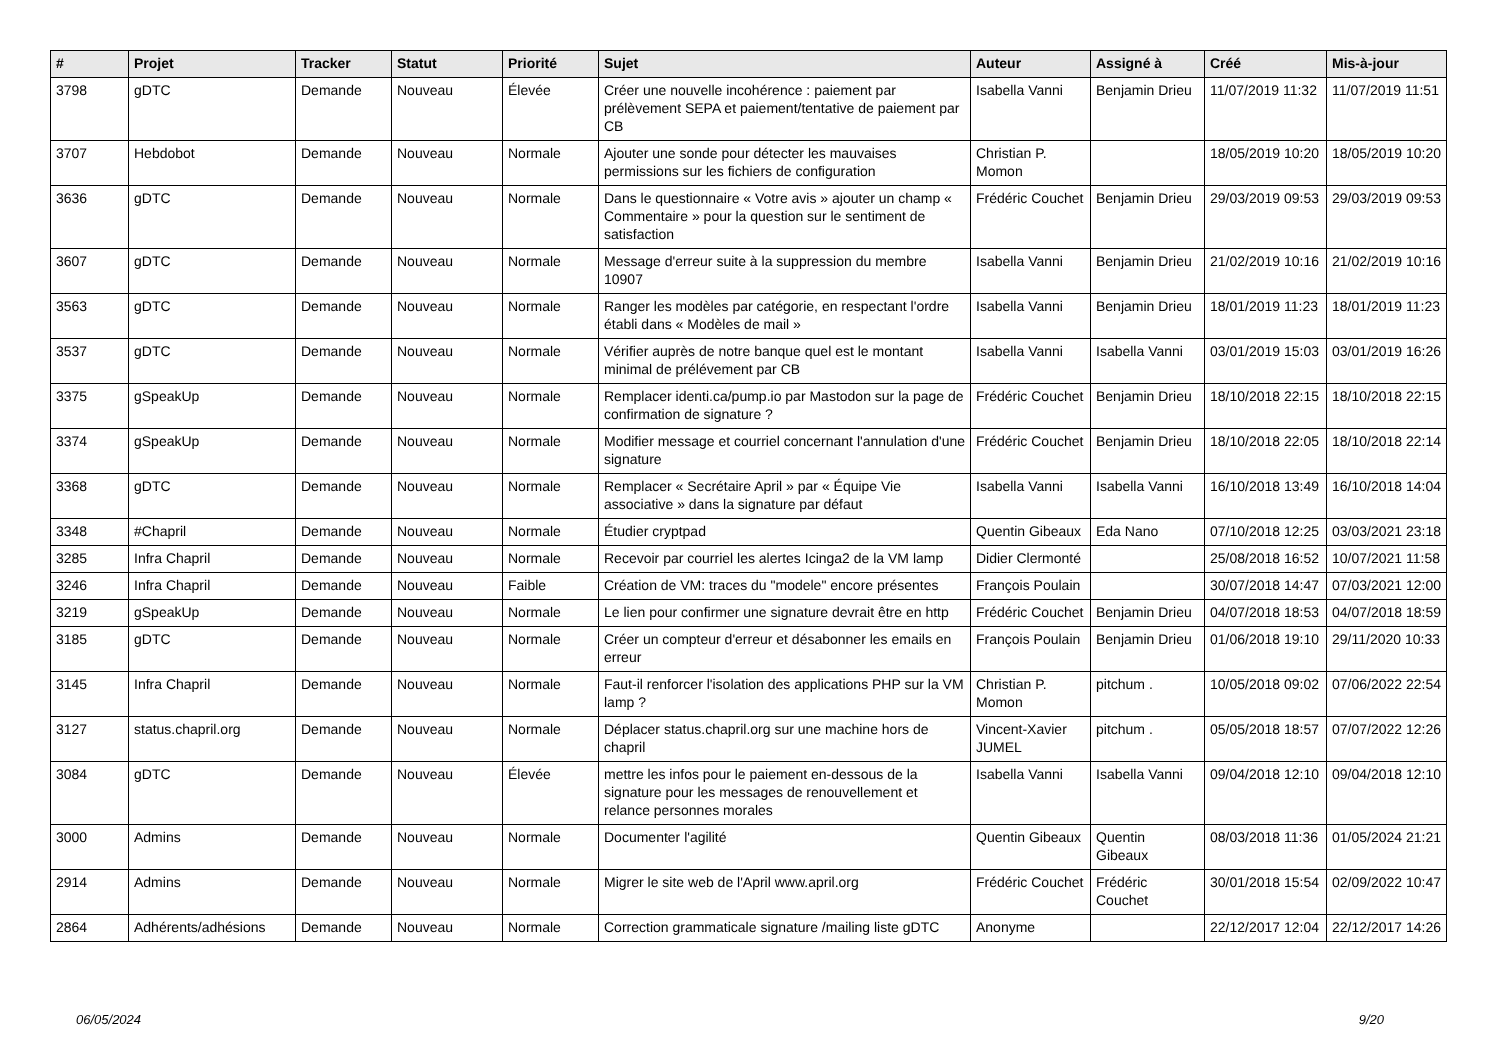| # | Projet | Tracker | Statut | Priorité | Sujet | Auteur | Assigné à | Créé | Mis-à-jour |
| --- | --- | --- | --- | --- | --- | --- | --- | --- | --- |
| 3798 | gDTC | Demande | Nouveau | Élevée | Créer une nouvelle incohérence : paiement par prélèvement SEPA et paiement/tentative de paiement par CB | Isabella Vanni | Benjamin Drieu | 11/07/2019 11:32 | 11/07/2019 11:51 |
| 3707 | Hebdobot | Demande | Nouveau | Normale | Ajouter une sonde pour détecter les mauvaises permissions sur les fichiers de configuration | Christian P. Momon | | 18/05/2019 10:20 | 18/05/2019 10:20 |
| 3636 | gDTC | Demande | Nouveau | Normale | Dans le questionnaire « Votre avis » ajouter un champ « Commentaire » pour la question sur le sentiment de satisfaction | Frédéric Couchet | Benjamin Drieu | 29/03/2019 09:53 | 29/03/2019 09:53 |
| 3607 | gDTC | Demande | Nouveau | Normale | Message d'erreur suite à la suppression du membre 10907 | Isabella Vanni | Benjamin Drieu | 21/02/2019 10:16 | 21/02/2019 10:16 |
| 3563 | gDTC | Demande | Nouveau | Normale | Ranger les modèles par catégorie, en respectant l'ordre établi dans « Modèles de mail » | Isabella Vanni | Benjamin Drieu | 18/01/2019 11:23 | 18/01/2019 11:23 |
| 3537 | gDTC | Demande | Nouveau | Normale | Vérifier auprès de notre banque quel est le montant minimal de prélévement par CB | Isabella Vanni | Isabella Vanni | 03/01/2019 15:03 | 03/01/2019 16:26 |
| 3375 | gSpeakUp | Demande | Nouveau | Normale | Remplacer identi.ca/pump.io par Mastodon sur la page de confirmation de signature ? | Frédéric Couchet | Benjamin Drieu | 18/10/2018 22:15 | 18/10/2018 22:15 |
| 3374 | gSpeakUp | Demande | Nouveau | Normale | Modifier message et courriel concernant l'annulation d'une signature | Frédéric Couchet | Benjamin Drieu | 18/10/2018 22:05 | 18/10/2018 22:14 |
| 3368 | gDTC | Demande | Nouveau | Normale | Remplacer « Secrétaire April » par « Équipe Vie associative » dans la signature par défaut | Isabella Vanni | Isabella Vanni | 16/10/2018 13:49 | 16/10/2018 14:04 |
| 3348 | #Chapril | Demande | Nouveau | Normale | Étudier cryptpad | Quentin Gibeaux | Eda Nano | 07/10/2018 12:25 | 03/03/2021 23:18 |
| 3285 | Infra Chapril | Demande | Nouveau | Normale | Recevoir par courriel les alertes Icinga2 de la VM lamp | Didier Clermonté | | 25/08/2018 16:52 | 10/07/2021 11:58 |
| 3246 | Infra Chapril | Demande | Nouveau | Faible | Création de VM: traces du "modele" encore présentes | François Poulain | | 30/07/2018 14:47 | 07/03/2021 12:00 |
| 3219 | gSpeakUp | Demande | Nouveau | Normale | Le lien pour confirmer une signature devrait être en http | Frédéric Couchet | Benjamin Drieu | 04/07/2018 18:53 | 04/07/2018 18:59 |
| 3185 | gDTC | Demande | Nouveau | Normale | Créer un compteur d'erreur et désabonner les emails en erreur | François Poulain | Benjamin Drieu | 01/06/2018 19:10 | 29/11/2020 10:33 |
| 3145 | Infra Chapril | Demande | Nouveau | Normale | Faut-il renforcer l'isolation des applications PHP sur la VM lamp ? | Christian P. Momon | pitchum . | 10/05/2018 09:02 | 07/06/2022 22:54 |
| 3127 | status.chapril.org | Demande | Nouveau | Normale | Déplacer status.chapril.org sur une machine hors de chapril | Vincent-Xavier JUMEL | pitchum . | 05/05/2018 18:57 | 07/07/2022 12:26 |
| 3084 | gDTC | Demande | Nouveau | Élevée | mettre les infos pour le paiement en-dessous de la signature pour les messages de renouvellement et relance personnes morales | Isabella Vanni | Isabella Vanni | 09/04/2018 12:10 | 09/04/2018 12:10 |
| 3000 | Admins | Demande | Nouveau | Normale | Documenter l'agilité | Quentin Gibeaux | Quentin Gibeaux | 08/03/2018 11:36 | 01/05/2024 21:21 |
| 2914 | Admins | Demande | Nouveau | Normale | Migrer le site web de l'April www.april.org | Frédéric Couchet | Frédéric Couchet | 30/01/2018 15:54 | 02/09/2022 10:47 |
| 2864 | Adhérents/adhésions | Demande | Nouveau | Normale | Correction grammaticale signature /mailing liste gDTC | Anonyme | | 22/12/2017 12:04 | 22/12/2017 14:26 |
06/05/2024 9/20